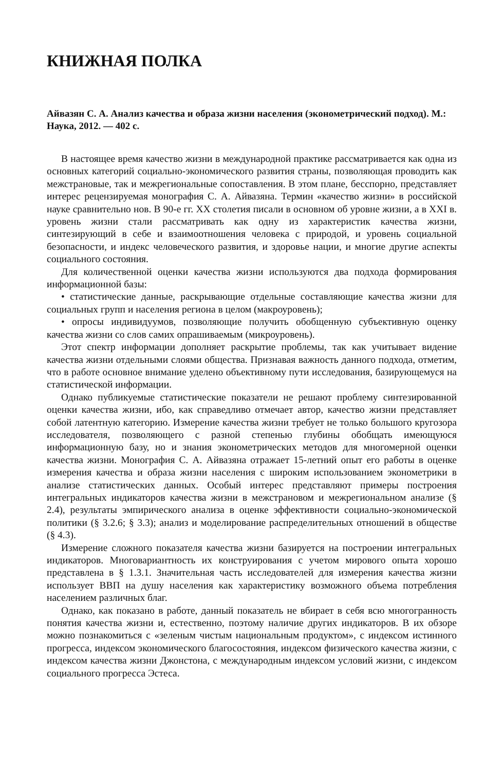КНИЖНАЯ ПОЛКА
Айвазян С. А. Анализ качества и образа жизни населения (эконометрический подход). М.: Наука, 2012. — 402 с.
В настоящее время качество жизни в международной практике рассматривается как одна из основных категорий социально-экономического развития страны, позволяющая проводить как межстрановые, так и межрегиональные сопоставления. В этом плане, бесспорно, представляет интерес рецензируемая монография С. А. Айвазяна. Термин «качество жизни» в российской науке сравнительно нов. В 90-е гг. XX столетия писали в основном об уровне жизни, а в XXI в. уровень жизни стали рассматривать как одну из характеристик качества жизни, синтезирующий в себе и взаимоотношения человека с природой, и уровень социальной безопасности, и индекс человеческого развития, и здоровье нации, и многие другие аспекты социального состояния.
Для количественной оценки качества жизни используются два подхода формирования информационной базы:
• статистические данные, раскрывающие отдельные составляющие качества жизни для социальных групп и населения региона в целом (макроуровень);
• опросы индивидуумов, позволяющие получить обобщенную субъективную оценку качества жизни со слов самих опрашиваемым (микроуровень).
Этот спектр информации дополняет раскрытие проблемы, так как учитывает видение качества жизни отдельными слоями общества. Признавая важность данного подхода, отметим, что в работе основное внимание уделено объективному пути исследования, базирующемуся на статистической информации.
Однако публикуемые статистические показатели не решают проблему синтезированной оценки качества жизни, ибо, как справедливо отмечает автор, качество жизни представляет собой латентную категорию. Измерение качества жизни требует не только большого кругозора исследователя, позволяющего с разной степенью глубины обобщать имеющуюся информационную базу, но и знания эконометрических методов для многомерной оценки качества жизни. Монография С. А. Айвазяна отражает 15-летний опыт его работы в оценке измерения качества и образа жизни населения с широким использованием эконометрики в анализе статистических данных. Особый интерес представляют примеры построения интегральных индикаторов качества жизни в межстрановом и межрегиональном анализе (§ 2.4), результаты эмпирического анализа в оценке эффективности социально-экономической политики (§ 3.2.6; § 3.3); анализ и моделирование распределительных отношений в обществе (§ 4.3).
Измерение сложного показателя качества жизни базируется на построении интегральных индикаторов. Многовариантность их конструирования с учетом мирового опыта хорошо представлена в § 1.3.1. Значительная часть исследователей для измерения качества жизни использует ВВП на душу населения как характеристику возможного объема потребления населением различных благ.
Однако, как показано в работе, данный показатель не вбирает в себя всю многогранность понятия качества жизни и, естественно, поэтому наличие других индикаторов. В их обзоре можно познакомиться с «зеленым чистым национальным продуктом», с индексом истинного прогресса, индексом экономического благосостояния, индексом физического качества жизни, с индексом качества жизни Джонстона, с международным индексом условий жизни, с индексом социального прогресса Эстеса.